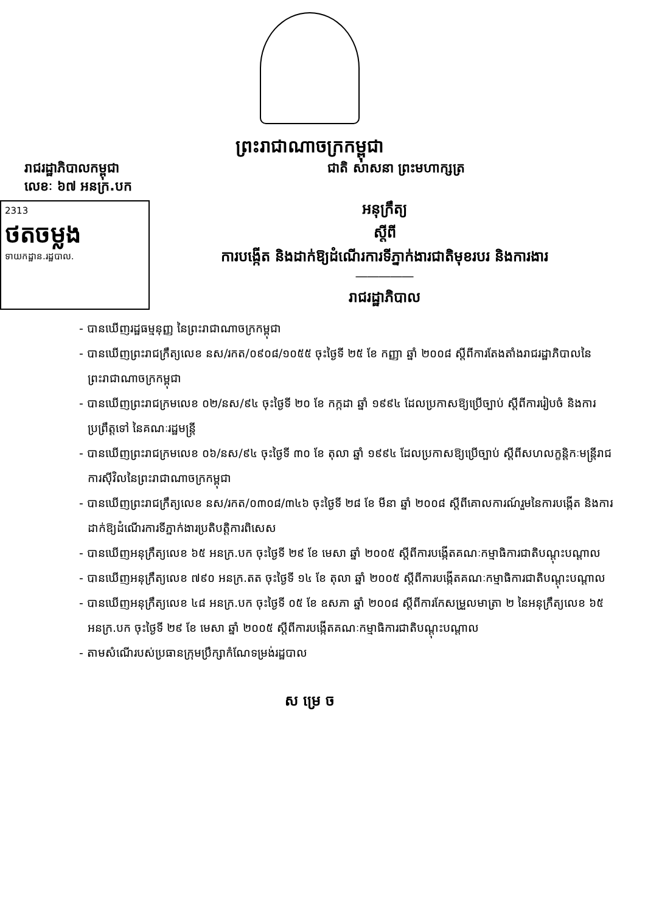ព្រះរាជាណាចក្រកម្ពុជា
រាជរដ្ឋាភិបាលកម្ពុជា
លេខៈ ៦៧ អនក្រ.បក
ជាតិ សាសនា ព្រះមហាក្សត្រ
2313
ថតចម្លង
ទាយកដ្ឋាន.រដ្ឋបាល.
អនុក្រឹត្យ
ស្តីពី
ការបង្កើត និងដាក់ឱ្យដំណើរការទីភ្នាក់ងារជាតិមុខរបរ និងការងារ
―――――
រាជរដ្ឋាភិបាល
- បានឃើញរដ្ឋធម្មនុញ្ញ នៃព្រះរាជាណាចក្រកម្ពុជា
- បានឃើញព្រះរាជក្រឹត្យលេខ នស/រកត/០៩០៨/១០៥៥ ចុះថ្ងៃទី ២៥ ខែ កញ្ញា ឆ្នាំ ២០០៨ ស្តីពីការតែងតាំងរាជរដ្ឋាភិបាលនៃព្រះរាជាណាចក្រកម្ពុជា
- បានឃើញព្រះរាជក្រមលេខ ០២/នស/៩៤ ចុះថ្ងៃទី ២០ ខែ កក្កដា ឆ្នាំ ១៩៩៤ ដែលប្រកាសឱ្យប្រើច្បាប់ ស្តីពីការរៀបចំ និងការប្រព្រឹត្តទៅ នៃគណៈរដ្ឋមន្ត្រី
- បានឃើញព្រះរាជក្រមលេខ ០៦/នស/៩៤ ចុះថ្ងៃទី ៣០ ខែ តុលា ឆ្នាំ ១៩៩៤ ដែលប្រកាសឱ្យប្រើច្បាប់ ស្តីពីសហលក្ខន្តិកៈមន្ត្រីរាជការស៊ីវិលនៃព្រះរាជាណាចក្រកម្ពុជា
- បានឃើញព្រះរាជក្រឹត្យលេខ នស/រកត/០៣០៨/៣៤៦ ចុះថ្ងៃទី ២៨ ខែ មីនា ឆ្នាំ ២០០៨ ស្តីពីគោលការណ៍រួមនៃការបង្កើត និងការដាក់ឱ្យដំណើរការទីភ្នាក់ងារប្រតិបត្តិការពិសេស
- បានឃើញអនុក្រឹត្យលេខ ៦៥ អនក្រ.បក ចុះថ្ងៃទី ២៩ ខែ មេសា ឆ្នាំ ២០០៥ ស្តីពីការបង្កើតគណៈកម្មាធិការជាតិបណ្តុះបណ្តាល
- បានឃើញអនុក្រឹត្យលេខ ៧៩០ អនក្រ.តត ចុះថ្ងៃទី ១៤ ខែ តុលា ឆ្នាំ ២០០៥ ស្តីពីការបង្កើតគណៈកម្មាធិការជាតិបណ្តុះបណ្តាល
- បានឃើញអនុក្រឹត្យលេខ ៤៨ អនក្រ.បក ចុះថ្ងៃទី ០៥ ខែ ឧសភា ឆ្នាំ ២០០៨ ស្តីពីការកែសម្រួលមាត្រា ២ នៃអនុក្រឹត្យលេខ ៦៥ អនក្រ.បក ចុះថ្ងៃទី ២៩ ខែ មេសា ឆ្នាំ ២០០៥ ស្តីពីការបង្កើតគណៈកម្មាធិការជាតិបណ្តុះបណ្តាល
- តាមសំណើរបស់ប្រធានក្រុមប្រឹក្សាកំណែទម្រង់រដ្ឋបាល
ស ម្រេ ច